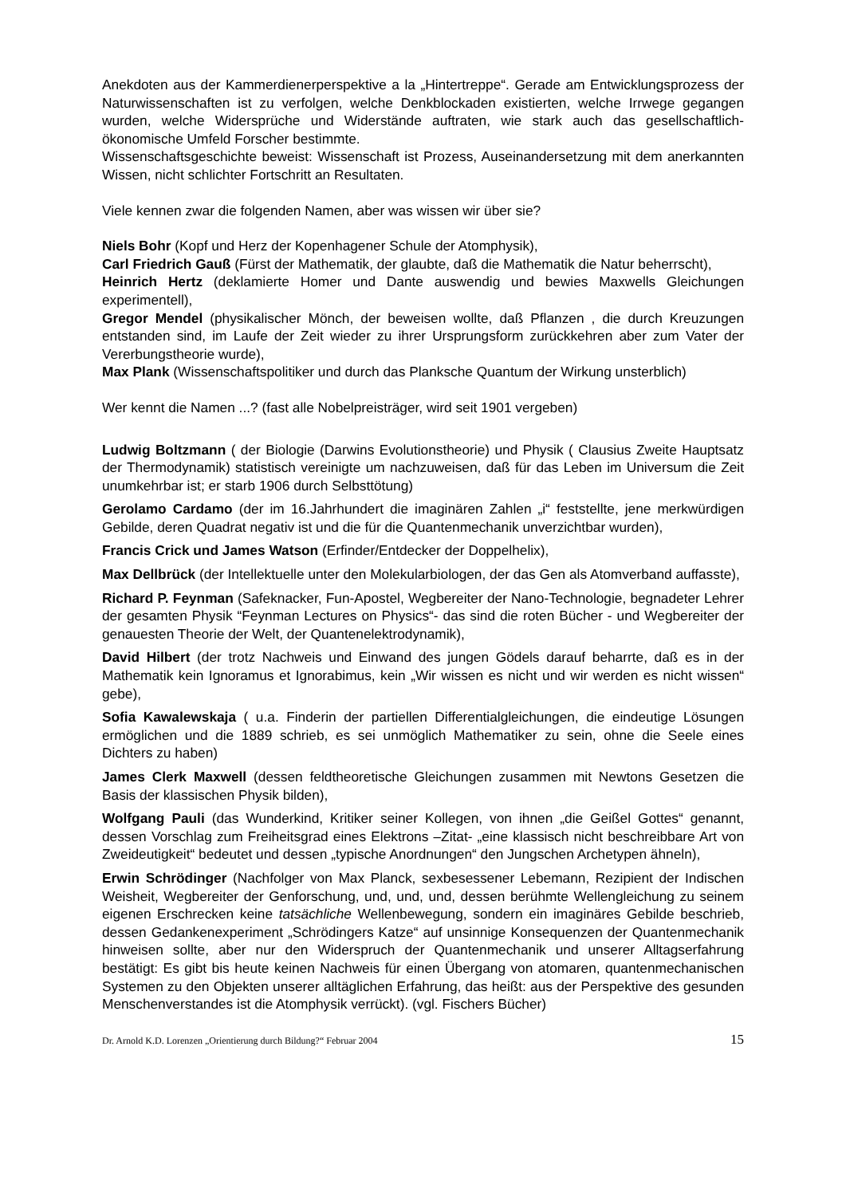Anekdoten aus der Kammerdienerperspektive a la „Hintertreppe“. Gerade am Entwicklungsprozess der Naturwissenschaften ist zu verfolgen, welche Denkblockaden existierten, welche Irrwege gegangen wurden, welche Widersprüche und Widerstände auftraten, wie stark auch das gesellschaftlich-ökonomische Umfeld Forscher bestimmte.
Wissenschaftsgeschichte beweist: Wissenschaft ist Prozess, Auseinandersetzung mit dem anerkannten Wissen, nicht schlichter Fortschritt an Resultaten.
Viele kennen zwar die folgenden Namen, aber was wissen wir über sie?
Niels Bohr (Kopf und Herz der Kopenhagener Schule der Atomphysik),
Carl Friedrich Gauß (Fürst der Mathematik, der glaubte, daß die Mathematik die Natur beherrscht),
Heinrich Hertz (deklamierte Homer und Dante auswendig und bewies Maxwells Gleichungen experimentell),
Gregor Mendel (physikalischer Mönch, der beweisen wollte, daß Pflanzen , die durch Kreuzungen entstanden sind, im Laufe der Zeit wieder zu ihrer Ursprungsform zurückkehren aber zum Vater der Vererbungstheorie wurde),
Max Plank (Wissenschaftspolitiker und durch das Planksche Quantum der Wirkung unsterblich)
Wer kennt die Namen ...? (fast alle Nobelpreisträger, wird seit 1901 vergeben)
Ludwig Boltzmann ( der Biologie (Darwins Evolutionstheorie) und Physik ( Clausius Zweite Hauptsatz der Thermodynamik) statistisch vereinigte um nachzuweisen, daß für das Leben im Universum die Zeit unumkehrbar ist; er starb 1906 durch Selbsttötung)
Gerolamo Cardamo (der im 16.Jahrhundert die imaginären Zahlen „i“ feststellte, jene merkwürdigen Gebilde, deren Quadrat negativ ist und die für die Quantenmechanik unverzichtbar wurden),
Francis Crick und James Watson (Erfinder/Entdecker der Doppelhelix),
Max Dellbrück (der Intellektuelle unter den Molekularbiologen, der das Gen als Atomverband auffasste),
Richard P. Feynman (Safeknacker, Fun-Apostel, Wegbereiter der Nano-Technologie, begnadeter Lehrer der gesamten Physik “Feynman Lectures on Physics“- das sind die roten Bücher - und Wegbereiter der genauesten Theorie der Welt, der Quantenelektrodynamik),
David Hilbert (der trotz Nachweis und Einwand des jungen Gödels darauf beharrte, daß es in der Mathematik kein Ignoramus et Ignorabimus, kein „Wir wissen es nicht und wir werden es nicht wissen“ gebe),
Sofia Kawalewskaja ( u.a. Finderin der partiellen Differentialgleichungen, die eindeutige Lösungen ermöglichen und die 1889 schrieb, es sei unmöglich Mathematiker zu sein, ohne die Seele eines Dichters zu haben)
James Clerk Maxwell (dessen feldtheoretische Gleichungen zusammen mit Newtons Gesetzen die Basis der klassischen Physik bilden),
Wolfgang Pauli (das Wunderkind, Kritiker seiner Kollegen, von ihnen „die Geißel Gottes“ genannt, dessen Vorschlag zum Freiheitsgrad eines Elektrons –Zitat- „eine klassisch nicht beschreibbare Art von Zweideutigkeit“ bedeutet und dessen „typische Anordnungen“ den Jungschen Archetypen ähneln),
Erwin Schrödinger (Nachfolger von Max Planck, sexbesessener Lebemann, Rezipient der Indischen Weisheit, Wegbereiter der Genforschung, und, und, und, dessen berühmte Wellengleichung zu seinem eigenen Erschrecken keine tatsächliche Wellenbewegung, sondern ein imaginäres Gebilde beschrieb, dessen Gedankenexperiment „Schrödingers Katze“ auf unsinnige Konsequenzen der Quantenmechanik hinweisen sollte, aber nur den Widerspruch der Quantenmechanik und unserer Alltagserfahrung bestätigt: Es gibt bis heute keinen Nachweis für einen Übergang von atomaren, quantenmechanischen Systemen zu den Objekten unserer alltäglichen Erfahrung, das heißt: aus der Perspektive des gesunden Menschenverstandes ist die Atomphysik verrückt). (vgl. Fischers Bücher)
Dr. Arnold K.D. Lorenzen „Orientierung durch Bildung?“ Februar 2004 15